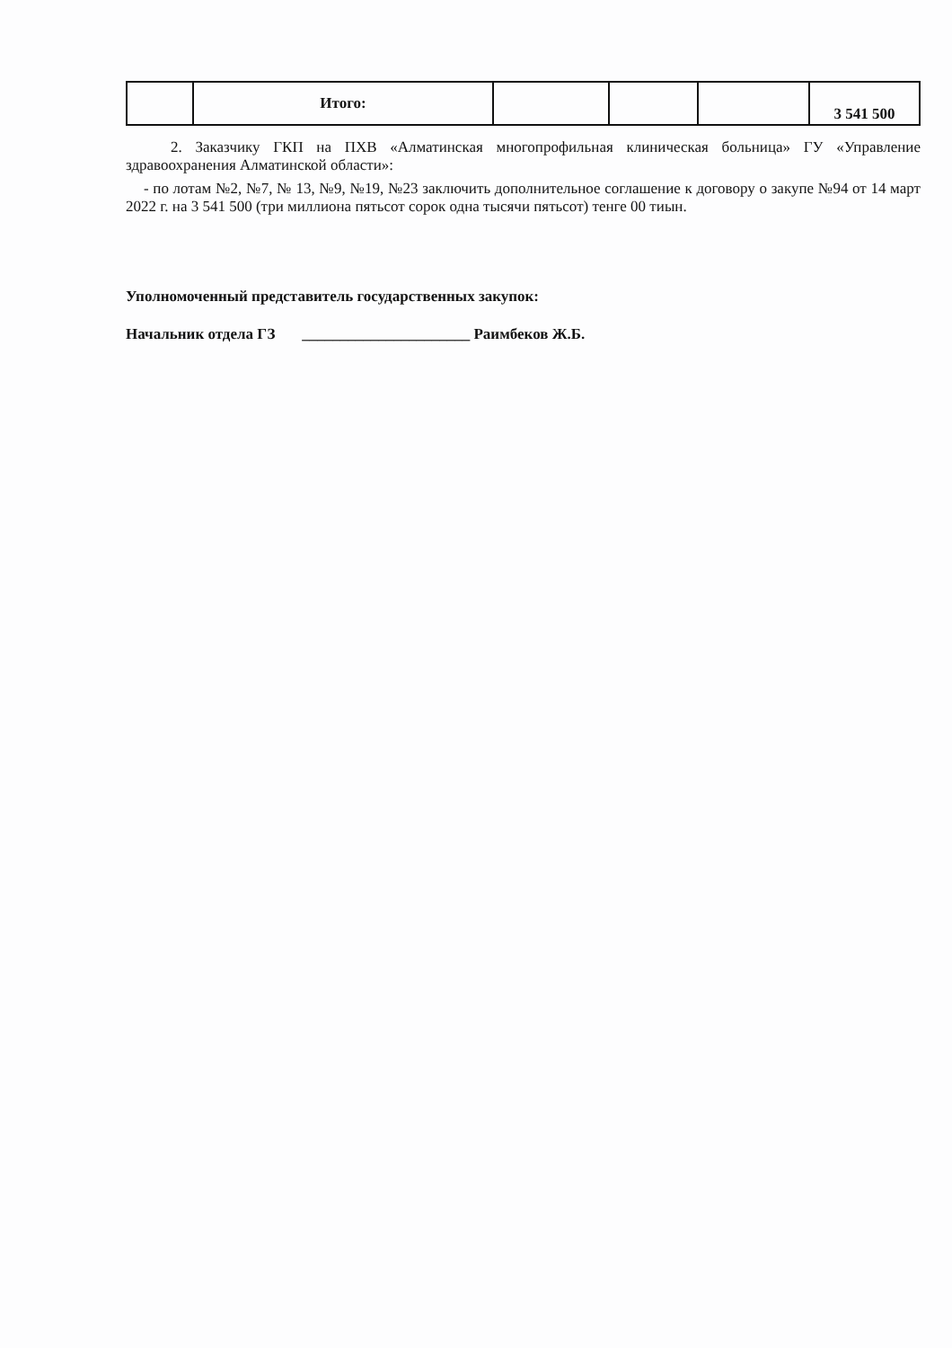| | Итого: | | | | 3 541 500 |
2. Заказчику ГКП на ПХВ «Алматинская многопрофильная клиническая больница» ГУ «Управление здравоохранения Алматинской области»:
- по лотам №2, №7, № 13, №9, №19, №23 заключить дополнительное соглашение к договору о закупе №94 от 14 март 2022 г. на 3 541 500 (три миллиона пятьсот сорок одна тысячи пятьсот) тенге 00 тиын.
Уполномоченный представитель государственных закупок:
Начальник отдела ГЗ ______________________ Раимбеков Ж.Б.